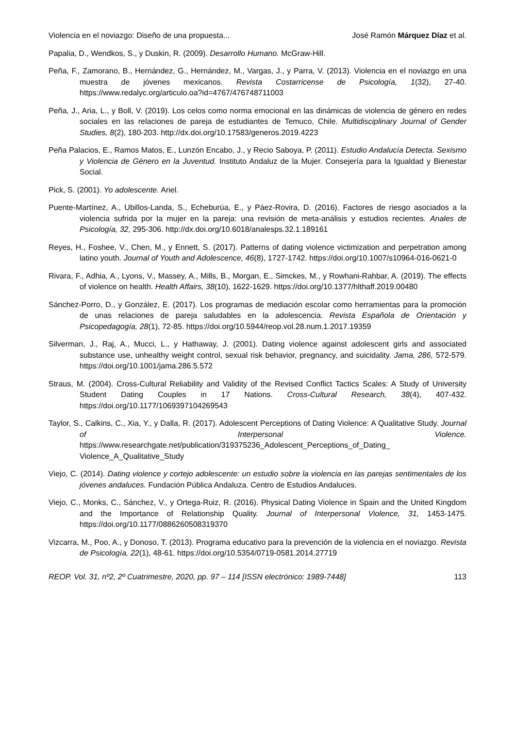Violencia en el noviazgo: Diseño de una propuesta... José Ramón Márquez Díaz et al.
Papalia, D., Wendkos, S., y Duskin, R. (2009). Desarrollo Humano. McGraw-Hill.
Peña, F., Zamorano, B., Hernández, G., Hernández, M., Vargas, J., y Parra, V. (2013). Violencia en el noviazgo en una muestra de jóvenes mexicanos. Revista Costarricense de Psicología, 1(32), 27-40. https://www.redalyc.org/articulo.oa?id=4767/476748711003
Peña, J., Aria, L., y Boll, V. (2019). Los celos como norma emocional en las dinámicas de violencia de género en redes sociales en las relaciones de pareja de estudiantes de Temuco, Chile. Multidisciplinary Journal of Gender Studies, 8(2), 180-203. http://dx.doi.org/10.17583/generos.2019.4223
Peña Palacios, E., Ramos Matos, E., Lunzón Encabo, J., y Recio Saboya, P. (2011). Estudio Andalucía Detecta. Sexismo y Violencia de Género en la Juventud. Instituto Andaluz de la Mujer. Consejería para la Igualdad y Bienestar Social.
Pick, S. (2001). Yo adolescente. Ariel.
Puente-Martínez, A., Ubillos-Landa, S., Echeburúa, E., y Páez-Rovira, D. (2016). Factores de riesgo asociados a la violencia sufrida por la mujer en la pareja: una revisión de meta-análisis y estudios recientes. Anales de Psicología, 32, 295-306. http://dx.doi.org/10.6018/analesps.32.1.189161
Reyes, H., Foshee, V., Chen, M., y Ennett, S. (2017). Patterns of dating violence victimization and perpetration among latino youth. Journal of Youth and Adolescence, 46(8), 1727-1742. https://doi.org/10.1007/s10964-016-0621-0
Rivara, F., Adhia, A., Lyons, V., Massey, A., Mills, B., Morgan, E., Simckes, M., y Rowhani-Rahbar, A. (2019). The effects of violence on health. Health Affairs, 38(10), 1622-1629. https://doi.org/10.1377/hlthaff.2019.00480
Sánchez-Porro, D., y González, E. (2017). Los programas de mediación escolar como herramientas para la promoción de unas relaciones de pareja saludables en la adolescencia. Revista Española de Orientación y Psicopedagogía, 28(1), 72-85. https://doi.org/10.5944/reop.vol.28.num.1.2017.19359
Silverman, J., Raj, A., Mucci, L., y Hathaway, J. (2001). Dating violence against adolescent girls and associated substance use, unhealthy weight control, sexual risk behavior, pregnancy, and suicidality. Jama, 286, 572-579. https://doi.org/10.1001/jama.286.5.572
Straus, M. (2004). Cross-Cultural Reliability and Validity of the Revised Conflict Tactics Scales: A Study of University Student Dating Couples in 17 Nations. Cross-Cultural Research, 38(4), 407-432. https://doi.org/10.1177/1069397104269543
Taylor, S., Calkins, C., Xia, Y., y Dalla, R. (2017). Adolescent Perceptions of Dating Violence: A Qualitative Study. Journal of Interpersonal Violence. https://www.researchgate.net/publication/319375236_Adolescent_Perceptions_of_Dating_ Violence_A_Qualitative_Study
Viejo, C. (2014). Dating violence y cortejo adolescente: un estudio sobre la violencia en las parejas sentimentales de los jóvenes andaluces. Fundación Pública Andaluza. Centro de Estudios Andaluces.
Viejo, C., Monks, C., Sánchez, V., y Ortega-Ruiz, R. (2016). Physical Dating Violence in Spain and the United Kingdom and the Importance of Relationship Quality. Journal of Interpersonal Violence, 31, 1453-1475. https://doi.org/10.1177/0886260508319370
Vizcarra, M., Poo, A., y Donoso, T. (2013). Programa educativo para la prevención de la violencia en el noviazgo. Revista de Psicología, 22(1), 48-61. https://doi.org/10.5354/0719-0581.2014.27719
REOP. Vol. 31, nº2, 2º Cuatrimestre, 2020, pp. 97 – 114 [ISSN electrónico: 1989-7448] 113